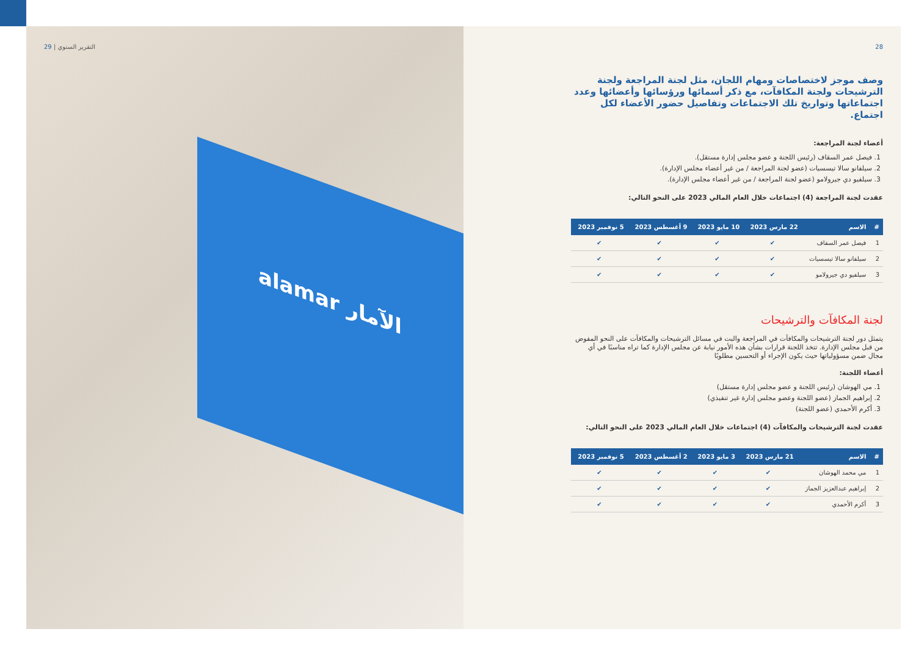29 | التقرير السنوي
alamar الآمار
28
وصف موجز لاختصاصات ومهام اللجان، مثل لجنة المراجعة ولجنة الترشيحات ولجنة المكافآت، مع ذكر أسمائها ورؤسائها وأعضائها وعدد اجتماعاتها وتواريخ تلك الاجتماعات وتفاصيل حضور الأعضاء لكل اجتماع.
أعضاء لجنة المراجعة:
1. فيصل عمر السقاف (رئيس اللجنة و عضو مجلس إدارة مستقل).
2. سيلفانو سالا تيسسيات (عضو لجنة المراجعة / من غير أعضاء مجلس الإدارة).
3. سيلفيو دي جيرولامو (عضو لجنة المراجعة / من غير أعضاء مجلس الإدارة).
عقدت لجنة المراجعة (4) اجتماعات خلال العام المالي 2023 على النحو التالي:
| # | الاسم | 22 مارس 2023 | 10 مايو 2023 | 9 أغسطس 2023 | 5 نوفمبر 2023 |
| --- | --- | --- | --- | --- | --- |
| 1 | فيصل عمر السقاف | ✔ | ✔ | ✔ | ✔ |
| 2 | سيلفانو سالا تيسسيات | ✔ | ✔ | ✔ | ✔ |
| 3 | سيلفيو دي جيرولامو | ✔ | ✔ | ✔ | ✔ |
لجنة المكافآت والترشيحات
يتمثل دور لجنة الترشيحات والمكافآت في المراجعة والبت في مسائل الترشيحات والمكافآت على النحو المفوض من قبل مجلس الإدارة. تتخذ اللجنة قرارات بشأن هذه الأمور نيابة عن مجلس الإدارة كما تراه مناسبًا في أي مجال ضمن مسؤولياتها حيث يكون الإجراء أو التحسين مطلوبًا
أعضاء اللجنة:
1. مي الهوشان (رئيس اللجنة و عضو مجلس إدارة مستقل)
2. إبراهيم الجماز (عضو اللجنة وعضو مجلس إدارة غير تنفيذي)
3. أكرم الأحمدي (عضو اللجنة)
عقدت لجنة الترشيحات والمكافآت (4) اجتماعات خلال العام المالي 2023 على النحو التالي:
| # | الاسم | 21 مارس 2023 | 3 مايو 2023 | 2 أغسطس 2023 | 5 نوفمبر 2023 |
| --- | --- | --- | --- | --- | --- |
| 1 | مي محمد الهوشان | ✔ | ✔ | ✔ | ✔ |
| 2 | إبراهيم عبدالعزيز الجماز | ✔ | ✔ | ✔ | ✔ |
| 3 | أكرم الأحمدي | ✔ | ✔ | ✔ | ✔ |